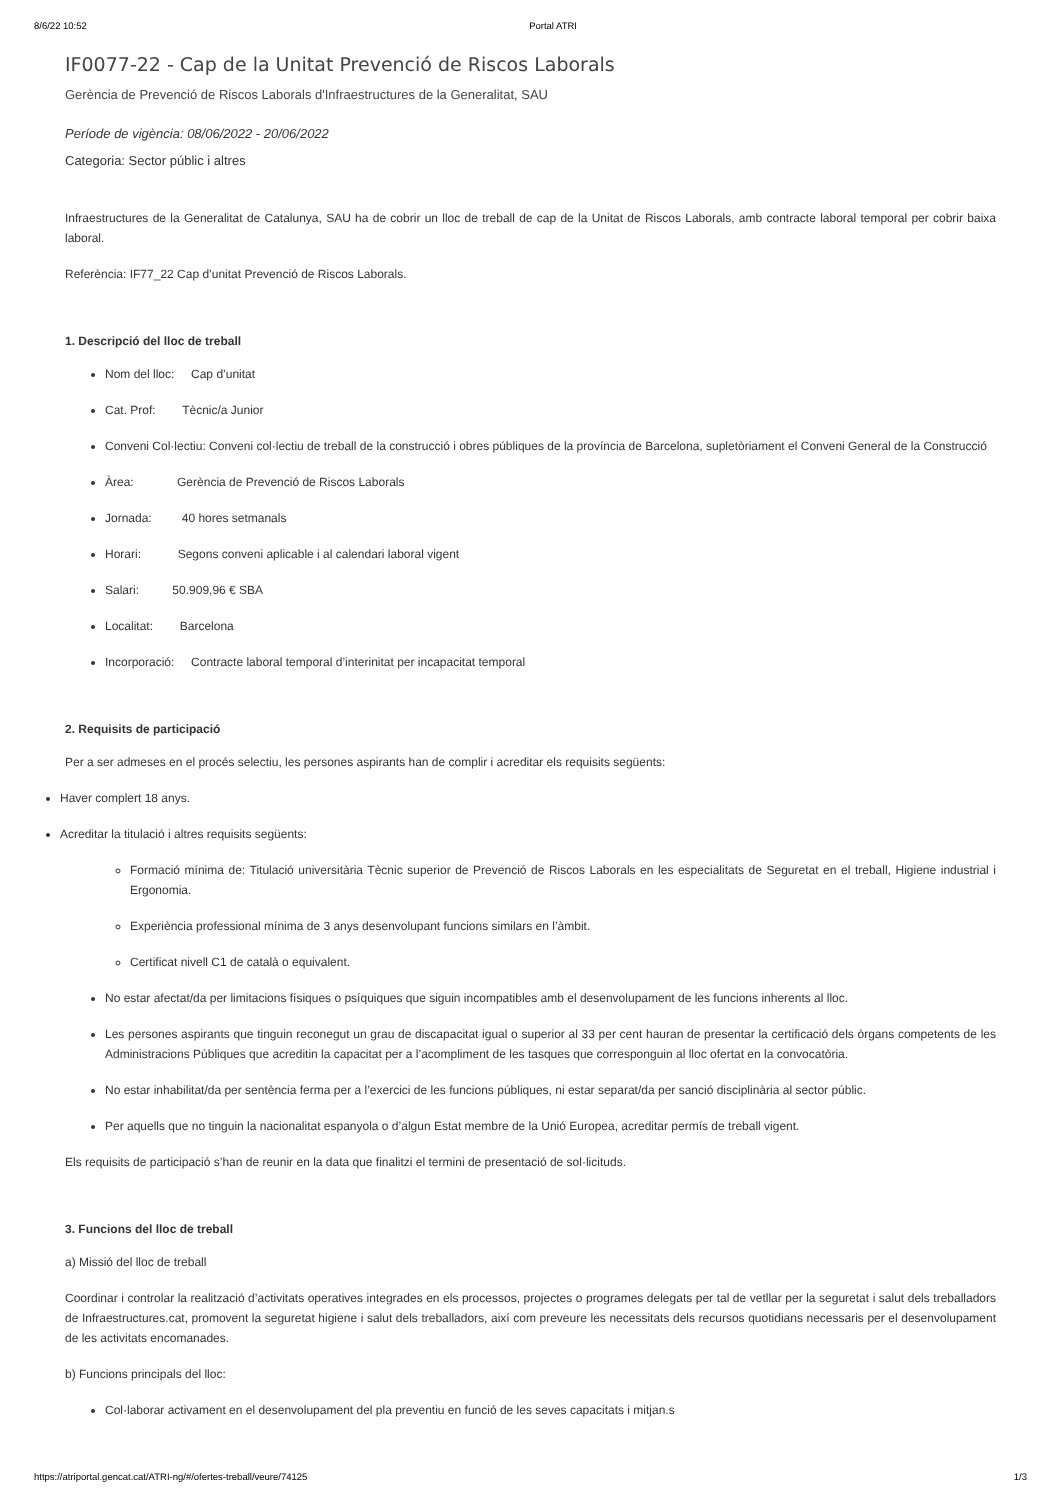8/6/22 10:52 Portal ATRI
IF0077-22 - Cap de la Unitat Prevenció de Riscos Laborals
Gerència de Prevenció de Riscos Laborals d'Infraestructures de la Generalitat, SAU
Període de vigència: 08/06/2022 - 20/06/2022
Categoria: Sector públic i altres
Infraestructures de la Generalitat de Catalunya, SAU ha de cobrir un lloc de treball de cap de la Unitat de Riscos Laborals, amb contracte laboral temporal per cobrir baixa laboral.
Referència: IF77_22 Cap d’unitat Prevenció de Riscos Laborals.
1. Descripció del lloc de treball
Nom del lloc: Cap d’unitat
Cat. Prof: Tècnic/a Junior
Conveni Col·lectiu: Conveni col·lectiu de treball de la construcció i obres públiques de la província de Barcelona, supletòriament el Conveni General de la Construcció
Àrea: Gerència de Prevenció de Riscos Laborals
Jornada: 40 hores setmanals
Horari: Segons conveni aplicable i al calendari laboral vigent
Salari: 50.909,96 € SBA
Localitat: Barcelona
Incorporació: Contracte laboral temporal d’interinitat per incapacitat temporal
2. Requisits de participació
Per a ser admeses en el procés selectiu, les persones aspirants han de complir i acreditar els requisits següents:
Haver complert 18 anys.
Acreditar la titulació i altres requisits següents:
Formació mínima de: Titulació universitària Tècnic superior de Prevenció de Riscos Laborals en les especialitats de Seguretat en el treball, Higiene industrial i Ergonomia.
Experiència professional mínima de 3 anys desenvolupant funcions similars en l’àmbit.
Certificat nivell C1 de català o equivalent.
No estar afectat/da per limitacions físiques o psíquiques que siguin incompatibles amb el desenvolupament de les funcions inherents al lloc.
Les persones aspirants que tinguin reconegut un grau de discapacitat igual o superior al 33 per cent hauran de presentar la certificació dels òrgans competents de les Administracions Públiques que acreditin la capacitat per a l’acompliment de les tasques que corresponguin al lloc ofertat en la convocatòria.
No estar inhabilitat/da per sentència ferma per a l’exercici de les funcions públiques, ni estar separat/da per sanció disciplinària al sector públic.
Per aquells que no tinguin la nacionalitat espanyola o d’algun Estat membre de la Unió Europea, acreditar permís de treball vigent.
Els requisits de participació s’han de reunir en la data que finalitzi el termini de presentació de sol·licituds.
3. Funcions del lloc de treball
a) Missió del lloc de treball
Coordinar i controlar la realització d’activitats operatives integrades en els processos, projectes o programes delegats per tal de vetllar per la seguretat i salut dels treballadors de Infraestructures.cat, promovent la seguretat higiene i salut dels treballadors, així com preveure les necessitats dels recursos quotidians necessaris per el desenvolupament de les activitats encomanades.
b) Funcions principals del lloc:
Col·laborar activament en el desenvolupament del pla preventiu en funció de les seves capacitats i mitjan.s
https://atriportal.gencat.cat/ATRI-ng/#/ofertes-treball/veure/74125 1/3